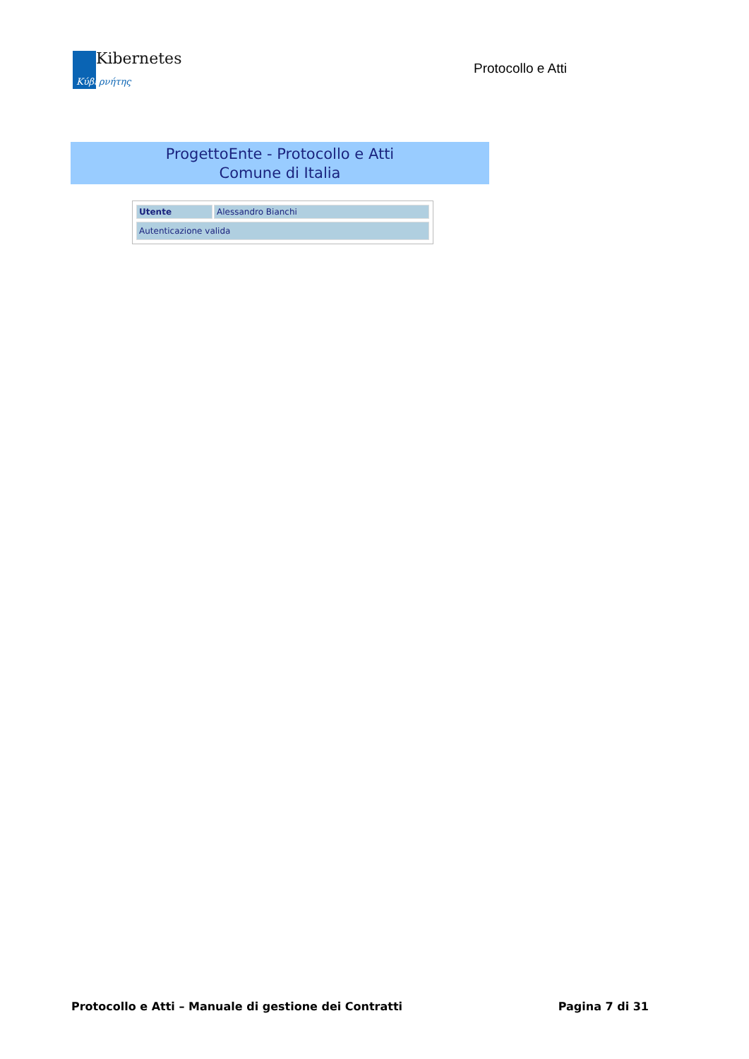Kibernetes
Κύβερνήτης
Protocollo e Atti
ProgettoEnte - Protocollo e Atti
Comune di Italia
| Utente | Alessandro Bianchi |
| Autenticazione valida |
Protocollo e Atti – Manuale di gestione dei Contratti Pagina 7 di 31